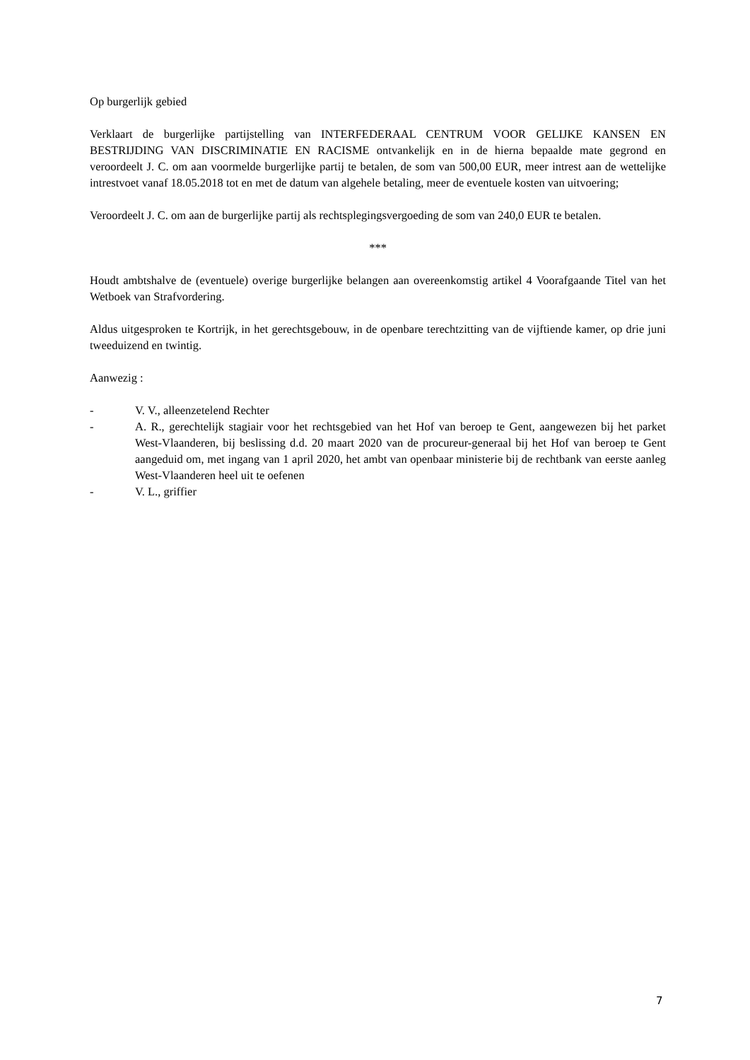Op burgerlijk gebied
Verklaart de burgerlijke partijstelling van INTERFEDERAAL CENTRUM VOOR GELIJKE KANSEN EN BESTRIJDING VAN DISCRIMINATIE EN RACISME ontvankelijk en in de hierna bepaalde mate gegrond en veroordeelt J. C. om aan voormelde burgerlijke partij te betalen, de som van 500,00 EUR, meer intrest aan de wettelijke intrestvoet vanaf 18.05.2018 tot en met de datum van algehele betaling, meer de eventuele kosten van uitvoering;
Veroordeelt J. C. om aan de burgerlijke partij als rechtsplegingsvergoeding de som van 240,0 EUR te betalen.
***
Houdt ambtshalve de (eventuele) overige burgerlijke belangen aan overeenkomstig artikel 4 Voorafgaande Titel van het Wetboek van Strafvordering.
Aldus uitgesproken te Kortrijk, in het gerechtsgebouw, in de openbare terechtzitting van de vijftiende kamer, op drie juni tweeduizend en twintig.
Aanwezig :
- V. V., alleenzetelend Rechter
- A. R., gerechtelijk stagiair voor het rechtsgebied van het Hof van beroep te Gent, aangewezen bij het parket West-Vlaanderen, bij beslissing d.d. 20 maart 2020 van de procureur-generaal bij het Hof van beroep te Gent aangeduid om, met ingang van 1 april 2020, het ambt van openbaar ministerie bij de rechtbank van eerste aanleg West-Vlaanderen heel uit te oefenen
- V. L., griffier
7